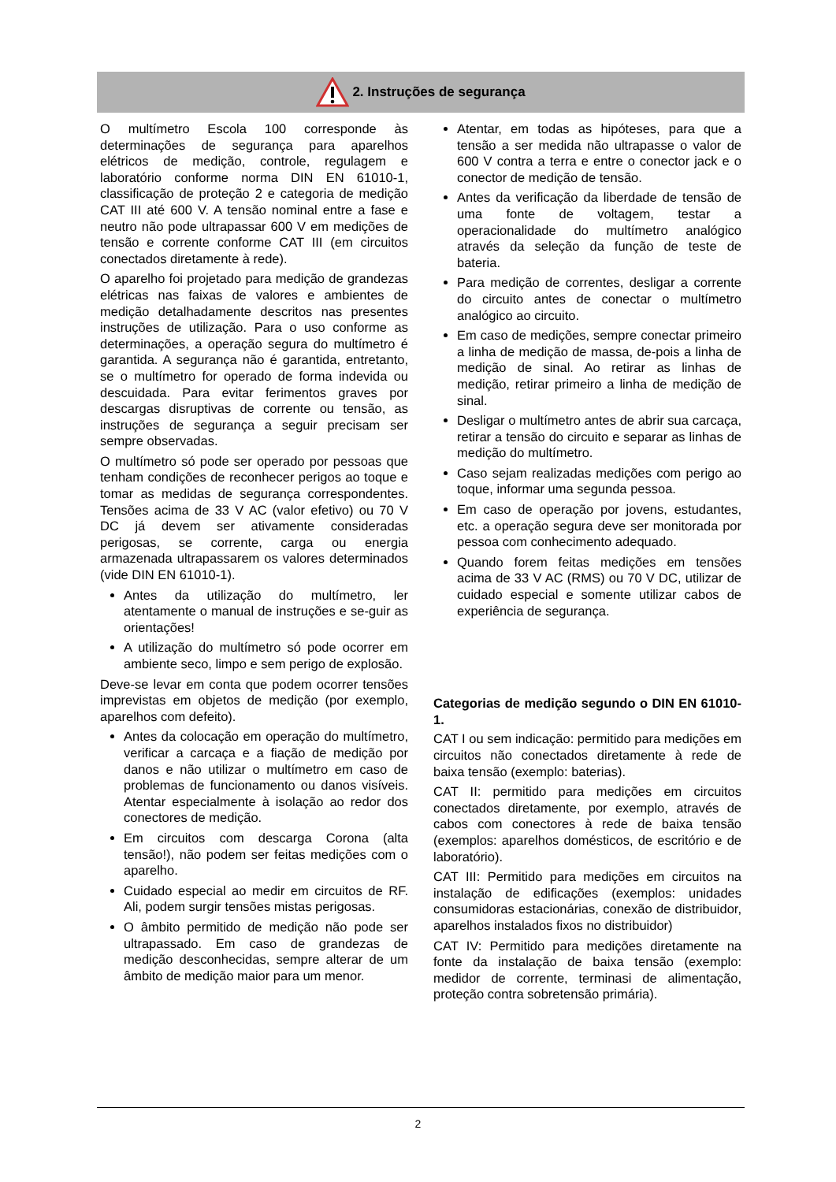2. Instruções de segurança
O multímetro Escola 100 corresponde às determinações de segurança para aparelhos elétricos de medição, controle, regulagem e laboratório conforme norma DIN EN 61010-1, classificação de proteção 2 e categoria de medição CAT III até 600 V. A tensão nominal entre a fase e neutro não pode ultrapassar 600 V em medições de tensão e corrente conforme CAT III (em circuitos conectados diretamente à rede).
O aparelho foi projetado para medição de grandezas elétricas nas faixas de valores e ambientes de medição detalhadamente descritos nas presentes instruções de utilização. Para o uso conforme as determinações, a operação segura do multímetro é garantida. A segurança não é garantida, entretanto, se o multímetro for operado de forma indevida ou descuidada. Para evitar ferimentos graves por descargas disruptivas de corrente ou tensão, as instruções de segurança a seguir precisam ser sempre observadas.
O multímetro só pode ser operado por pessoas que tenham condições de reconhecer perigos ao toque e tomar as medidas de segurança correspondentes. Tensões acima de 33 V AC (valor efetivo) ou 70 V DC já devem ser ativamente consideradas perigosas, se corrente, carga ou energia armazenada ultrapassarem os valores determinados (vide DIN EN 61010-1).
Antes da utilização do multímetro, ler atentamente o manual de instruções e se-guir as orientações!
A utilização do multímetro só pode ocorrer em ambiente seco, limpo e sem perigo de explosão.
Deve-se levar em conta que podem ocorrer tensões imprevistas em objetos de medição (por exemplo, aparelhos com defeito).
Antes da colocação em operação do multímetro, verificar a carcaça e a fiação de medição por danos e não utilizar o multímetro em caso de problemas de funcionamento ou danos visíveis. Atentar especialmente à isolação ao redor dos conectores de medição.
Em circuitos com descarga Corona (alta tensão!), não podem ser feitas medições com o aparelho.
Cuidado especial ao medir em circuitos de RF. Ali, podem surgir tensões mistas perigosas.
O âmbito permitido de medição não pode ser ultrapassado. Em caso de grandezas de medição desconhecidas, sempre alterar de um âmbito de medição maior para um menor.
Atentar, em todas as hipóteses, para que a tensão a ser medida não ultrapasse o valor de 600 V contra a terra e entre o conector jack e o conector de medição de tensão.
Antes da verificação da liberdade de tensão de uma fonte de voltagem, testar a operacionalidade do multímetro analógico através da seleção da função de teste de bateria.
Para medição de correntes, desligar a corrente do circuito antes de conectar o multímetro analógico ao circuito.
Em caso de medições, sempre conectar primeiro a linha de medição de massa, de-pois a linha de medição de sinal. Ao retirar as linhas de medição, retirar primeiro a linha de medição de sinal.
Desligar o multímetro antes de abrir sua carcaça, retirar a tensão do circuito e separar as linhas de medição do multímetro.
Caso sejam realizadas medições com perigo ao toque, informar uma segunda pessoa.
Em caso de operação por jovens, estudantes, etc. a operação segura deve ser monitorada por pessoa com conhecimento adequado.
Quando forem feitas medições em tensões acima de 33 V AC (RMS) ou 70 V DC, utilizar de cuidado especial e somente utilizar cabos de experiência de segurança.
Categorias de medição segundo o DIN EN 61010-1.
CAT I ou sem indicação: permitido para medições em circuitos não conectados diretamente à rede de baixa tensão (exemplo: baterias).
CAT II: permitido para medições em circuitos conectados diretamente, por exemplo, através de cabos com conectores à rede de baixa tensão (exemplos: aparelhos domésticos, de escritório e de laboratório).
CAT III: Permitido para medições em circuitos na instalação de edificações (exemplos: unidades consumidoras estacionárias, conexão de distribuidor, aparelhos instalados fixos no distribuidor)
CAT IV: Permitido para medições diretamente na fonte da instalação de baixa tensão (exemplo: medidor de corrente, terminasi de alimentação, proteção contra sobretensão primária).
2